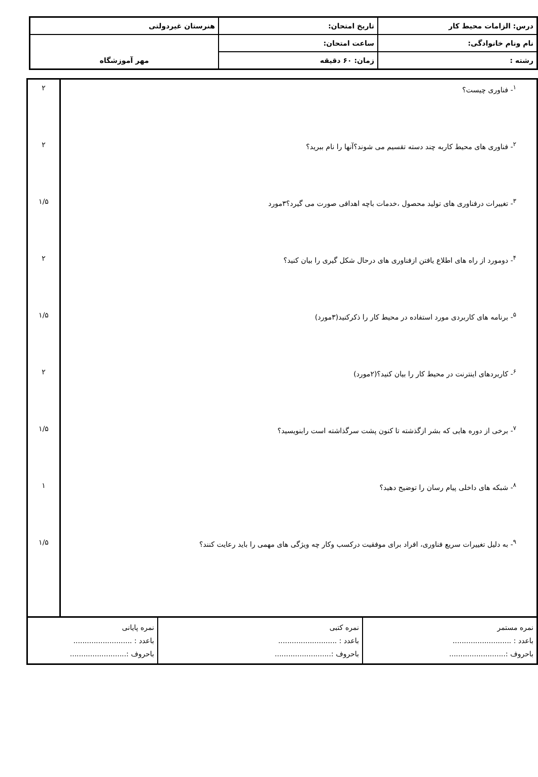| درس: الزامات محیط کار | تاریخ امتحان: | هنرستان غیردولتی |
| نام ونام خانوادگی: | ساعت امتحان: | مهر آموزشگاه |
| رشته : | زمان: ۶۰ دقیقه | |
| <sup>۱</sup>- فناوری چیست؟ <sup>۲</sup>- فناوری های محیط کاربه چند دسته تقسیم می شوند؟آنها را نام ببرید؟ <sup>۳</sup>- تغییرات درفناوری های تولید محصول ،خدمات باچه اهدافی صورت می گیرد؟۳مورد <sup>۴</sup>- دومورد از راه های اطلاع یافتن ازفناوری های درحال شکل گیری را بیان کنید؟ <sup>۵</sup>- برنامه های کاربردی مورد استفاده در محیط کار را ذکرکنید(۳مورد) <sup>۶</sup>- کاربردهای اینترنت در محیط کار را بیان کنید؟(۲مورد) <sup>۷</sup>- برخی از دوره هایی که بشر ازگذشته تا کنون پشت سرگذاشته است رابنویسید؟ <sup>۸</sup>- شبکه های داخلی پیام رسان را توضیح دهید؟ <sup>۹</sup>- به دلیل تغییرات سریع فناوری، افراد برای موفقیت درکسب وکار چه ویژگی های مهمی را باید رعایت کنند؟ | ۲ ۲ ۱/۵ ۲ ۱/۵ ۲ ۱/۵ ۱ ۱/۵ |
| نمره مستمر باعدد : .......................... باحروف :......................... | نمره کتبی باعدد : .......................... باحروف :......................... | نمره پایانی باعدد : .......................... باحروف :......................... |